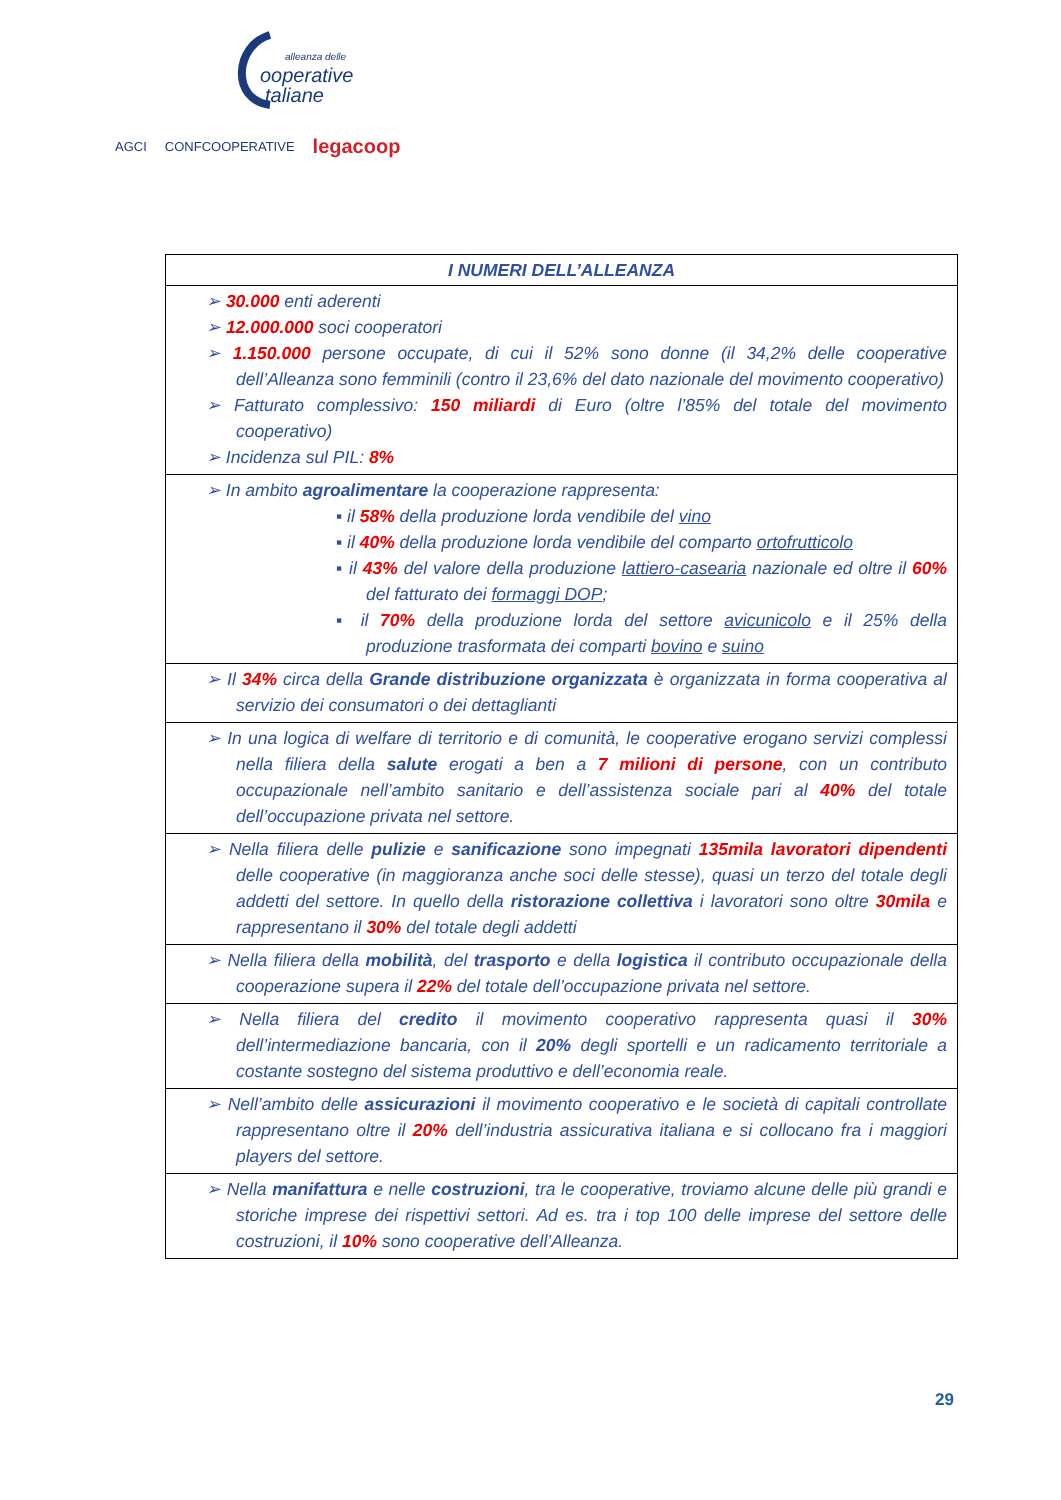alleanza delle
ooperative
taliane
AGCI CONFCOOPERATIVE legacoop
| I NUMERI DELL’ALLEANZA |
| --- |
| ➢ 30.000 enti aderenti ➢ 12.000.000 soci cooperatori ➢ 1.150.000 persone occupate, di cui il 52% sono donne (il 34,2% delle cooperative dell’Alleanza sono femminili (contro il 23,6% del dato nazionale del movimento cooperativo) ➢ Fatturato complessivo: 150 miliardi di Euro (oltre l’85% del totale del movimento cooperativo) ➢ Incidenza sul PIL: 8% |
| ➢ In ambito agroalimentare la cooperazione rappresenta: ▪ il 58% della produzione lorda vendibile del vino ▪ il 40% della produzione lorda vendibile del comparto ortofrutticolo ▪ il 43% del valore della produzione lattiero-casearia nazionale ed oltre il 60% del fatturato dei formaggi DOP ; ▪ il 70% della produzione lorda del settore avicunicolo e il 25% della produzione trasformata dei comparti bovino e suino |
| ➢ Il 34% circa della Grande distribuzione organizzata è organizzata in forma cooperativa al servizio dei consumatori o dei dettaglianti |
| ➢ In una logica di welfare di territorio e di comunità, le cooperative erogano servizi complessi nella filiera della salute erogati a ben a 7 milioni di persone , con un contributo occupazionale nell’ambito sanitario e dell’assistenza sociale pari al 40% del totale dell’occupazione privata nel settore. |
| ➢ Nella filiera delle pulizie e sanificazione sono impegnati 135mila lavoratori dipendenti delle cooperative (in maggioranza anche soci delle stesse), quasi un terzo del totale degli addetti del settore. In quello della ristorazione collettiva i lavoratori sono oltre 30mila e rappresentano il 30% del totale degli addetti |
| ➢ Nella filiera della mobilità , del trasporto e della logistica il contributo occupazionale della cooperazione supera il 22% del totale dell’occupazione privata nel settore. |
| ➢ Nella filiera del credito il movimento cooperativo rappresenta quasi il 30% dell’intermediazione bancaria, con il 20% degli sportelli e un radicamento territoriale a costante sostegno del sistema produttivo e dell’economia reale. |
| ➢ Nell’ambito delle assicurazioni il movimento cooperativo e le società di capitali controllate rappresentano oltre il 20% dell’industria assicurativa italiana e si collocano fra i maggiori players del settore. |
| ➢ Nella manifattura e nelle costruzioni , tra le cooperative, troviamo alcune delle più grandi e storiche imprese dei rispettivi settori. Ad es. tra i top 100 delle imprese del settore delle costruzioni, il 10% sono cooperative dell’Alleanza. |
29